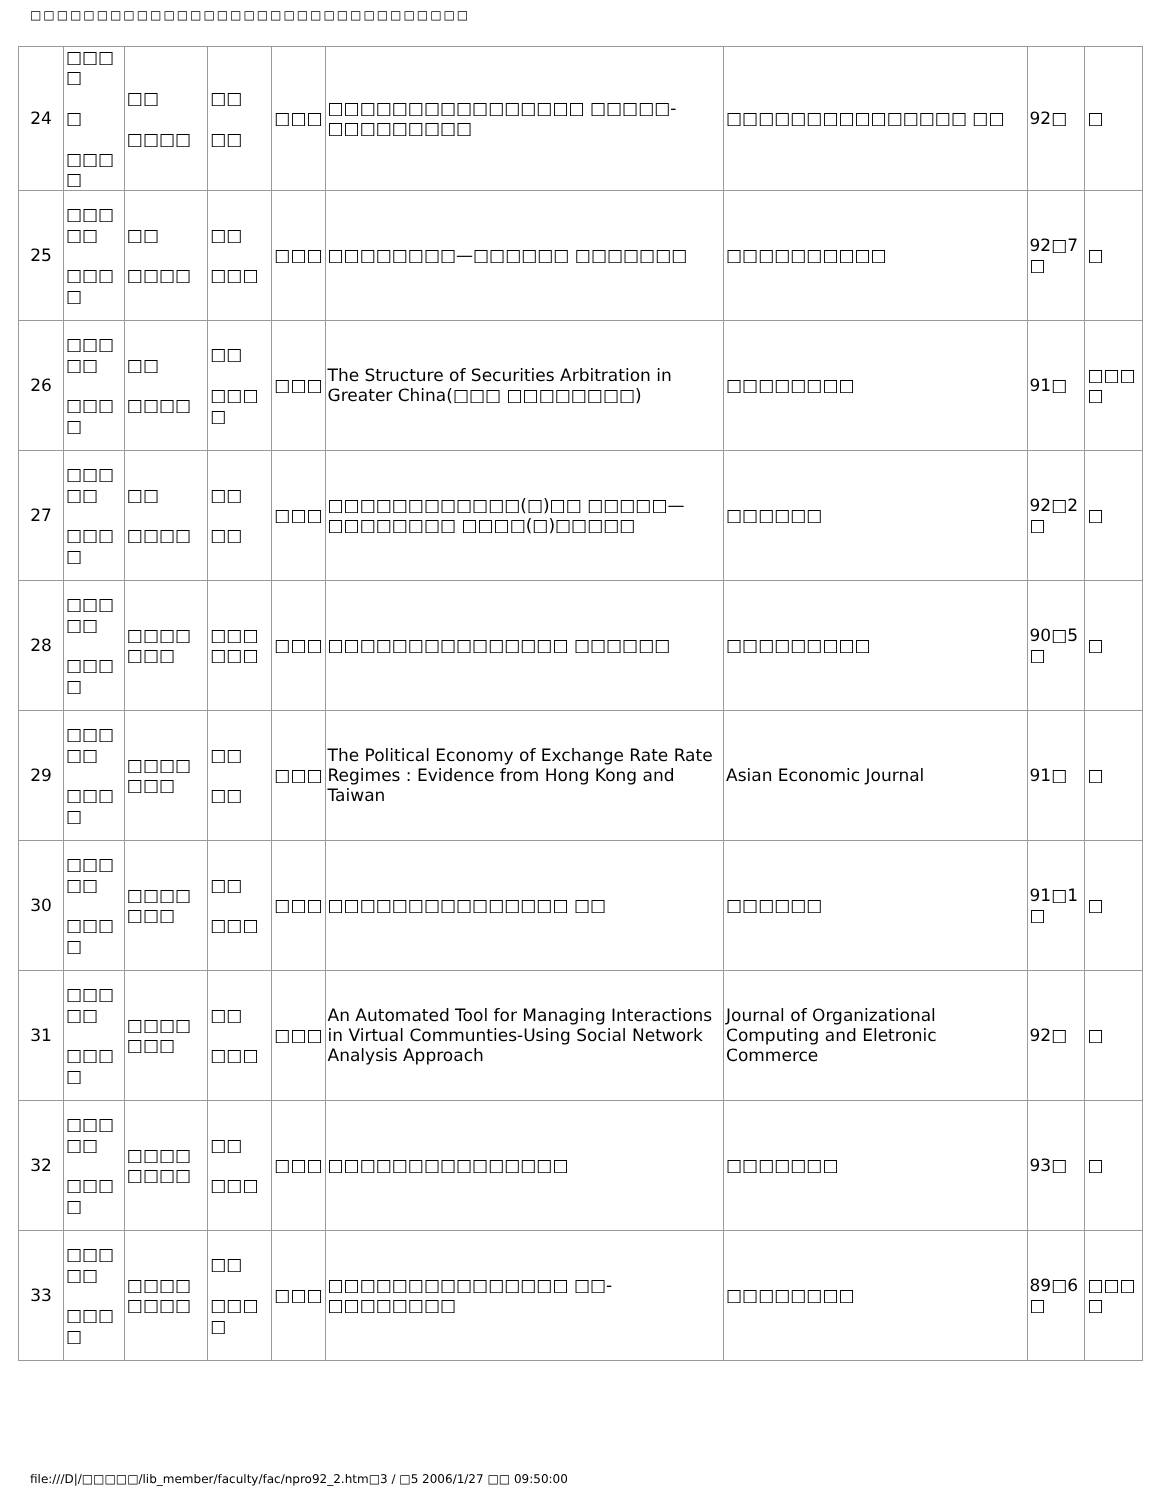□□□□□□□□□□□□□□□□□□□□□□□□□□□□□□□□□
| 24 | □□□ □ □ □□□ □ | □□ □□□□ | □□ □□ | □□□ | □□□□□□□□□□□□□□□□ □□□□□-□□□□□□□□□ | □□□□□□□□□□□□□□□ □□ | 92□ | □ |
| 25 | □□□ □□ □□□ □ | □□ □□□□ | □□ □□□ | □□□ | □□□□□□□□—□□□□□□ □□□□□□□ | □□□□□□□□□□ | 92□7 □ | □ |
| 26 | □□□ □□ □□□ □ | □□ □□□□ | □□ □□□ □ | □□□ | The Structure of Securities Arbitration in Greater China(□□□ □□□□□□□□) | □□□□□□□□ | 91□ | □□□ □ |
| 27 | □□□ □□ □□□ □ | □□ □□□□ | □□ □□ | □□□ | □□□□□□□□□□□□(□)□□ □□□□□—□□□□□□□□ □□□□(□)□□□□□ | □□□□□□ | 92□2 □ | □ |
| 28 | □□□ □□ □□□ □ | □□□□ □□□ | □□□ □□□ | □□□ | □□□□□□□□□□□□□□□ □□□□□□ | □□□□□□□□□ | 90□5 □ | □ |
| 29 | □□□ □□ □□□ □ | □□□□ □□□ | □□ □□ | □□□ | The Political Economy of Exchange Rate Rate Regimes : Evidence from Hong Kong and Taiwan | Asian Economic Journal | 91□ | □ |
| 30 | □□□ □□ □□□ □ | □□□□ □□□ | □□ □□□ | □□□ | □□□□□□□□□□□□□□□ □□ | □□□□□□ | 91□1 □ | □ |
| 31 | □□□ □□ □□□ □ | □□□□ □□□ | □□ □□□ | □□□ | An Automated Tool for Managing Interactions in Virtual Communties-Using Social Network Analysis Approach | Journal of Organizational Computing and Eletronic Commerce | 92□ | □ |
| 32 | □□□ □□ □□□ □ | □□□□ □□□□ | □□ □□□ | □□□ | □□□□□□□□□□□□□□□ | □□□□□□□ | 93□ | □ |
| 33 | □□□ □□ □□□ □ | □□□□ □□□□ | □□ □□□ □ | □□□ | □□□□□□□□□□□□□□□ □□-□□□□□□□□ | □□□□□□□□ | 89□6 □ | □□□ □ |
file:///D|/□□□□□/lib_member/faculty/fac/npro92_2.htm□3 / □5 2006/1/27 □□ 09:50:00